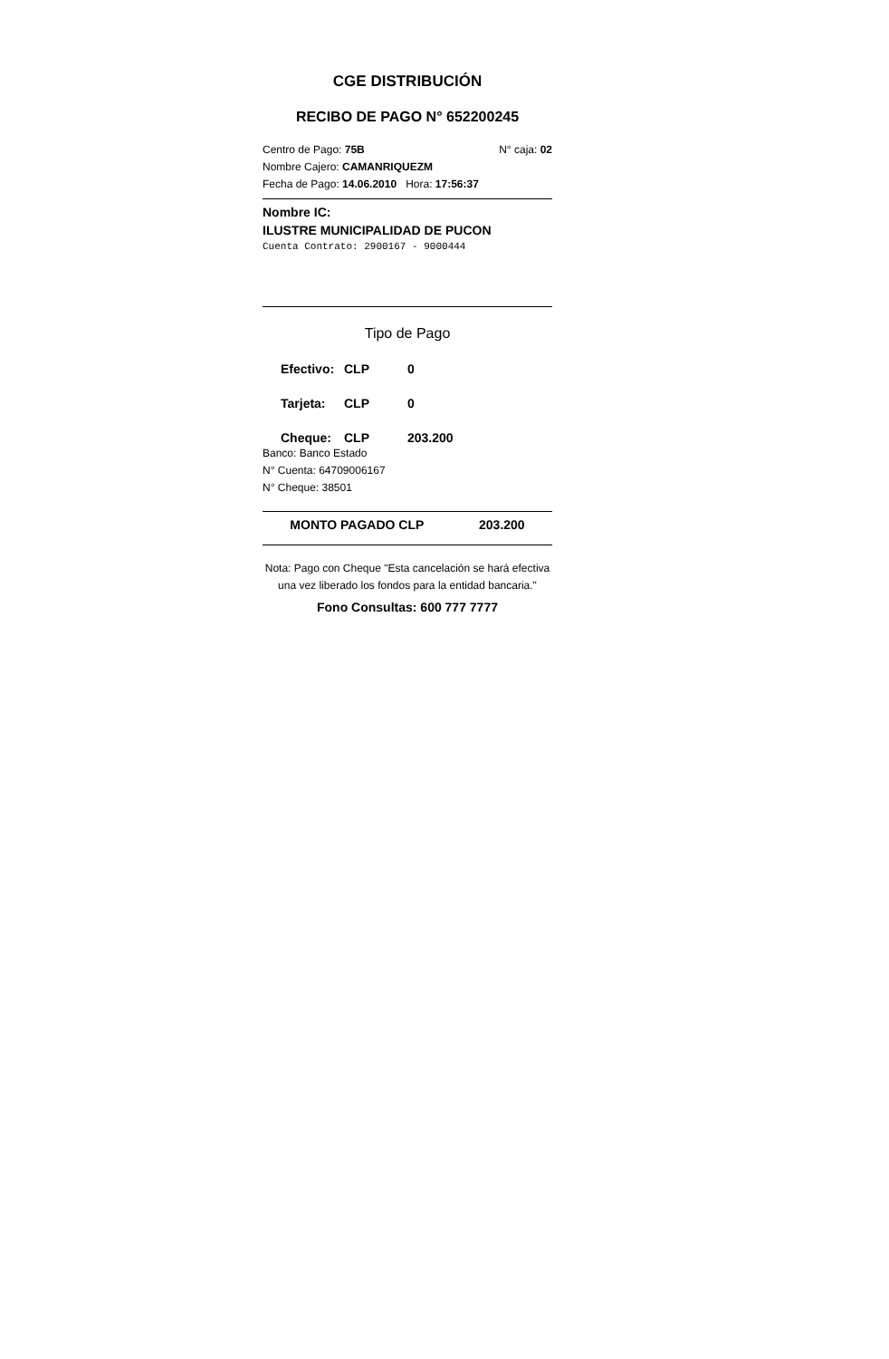CGE DISTRIBUCIÓN
RECIBO DE PAGO N° 652200245
Centro de Pago: 75B N° caja: 02
Nombre Cajero: CAMANRIQUEZM
Fecha de Pago: 14.06.2010 Hora: 17:56:37
Nombre IC:
ILUSTRE MUNICIPALIDAD DE PUCON
Cuenta Contrato: 2900167 - 9000444
Tipo de Pago
Efectivo: CLP 0
Tarjeta: CLP 0
Cheque: CLP 203.200
Banco: Banco Estado
N° Cuenta: 64709006167
N° Cheque: 38501
MONTO PAGADO CLP 203.200
Nota: Pago con Cheque "Esta cancelación se hará efectiva una vez liberado los fondos para la entidad bancaria."
Fono Consultas: 600 777 7777